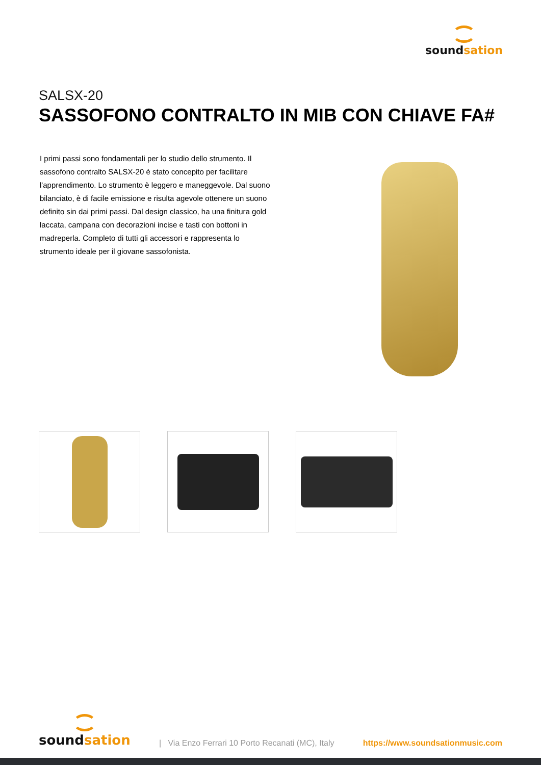soundsation
SALSX-20
SASSOFONO CONTRALTO IN MIB CON CHIAVE FA#
I primi passi sono fondamentali per lo studio dello strumento. Il sassofono contralto SALSX-20 è stato concepito per facilitare l'apprendimento. Lo strumento è leggero e maneggevole. Dal suono bilanciato, è di facile emissione e risulta agevole ottenere un suono definito sin dai primi passi. Dal design classico, ha una finitura gold laccata, campana con decorazioni incise e tasti con bottoni in madreperla. Completo di tutti gli accessori e rappresenta lo strumento ideale per il giovane sassofonista.
soundsation
| Via Enzo Ferrari 10 Porto Recanati (MC), Italy
https://www.soundsationmusic.com